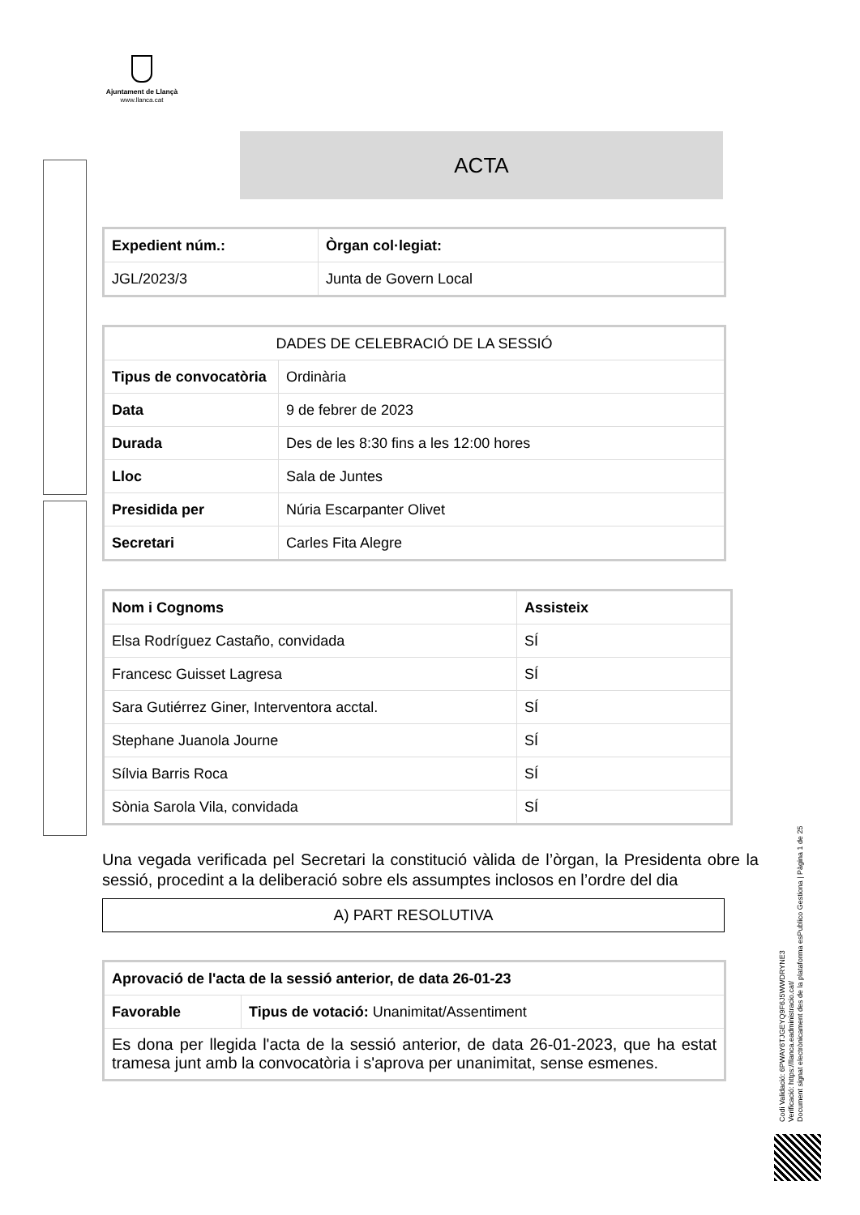Ajuntament de Llançà
www.llanca.cat
ACTA
| Expedient núm.: | Òrgan col·legiat: |
| --- | --- |
| JGL/2023/3 | Junta de Govern Local |
| DADES DE CELEBRACIÓ DE LA SESSIÓ | |
| --- | --- |
| Tipus de convocatòria | Ordinària |
| Data | 9 de febrer de 2023 |
| Durada | Des de les 8:30 fins a les 12:00 hores |
| Lloc | Sala de Juntes |
| Presidida per | Núria Escarpanter Olivet |
| Secretari | Carles Fita Alegre |
| Nom i Cognoms | Assisteix |
| --- | --- |
| Elsa Rodríguez Castaño, convidada | SÍ |
| Francesc Guisset Lagresa | SÍ |
| Sara Gutiérrez Giner, Interventora acctal. | SÍ |
| Stephane Juanola Journe | SÍ |
| Sílvia Barris Roca | SÍ |
| Sònia Sarola Vila, convidada | SÍ |
Una vegada verificada pel Secretari la constitució vàlida de l’òrgan, la Presidenta obre la sessió, procedint a la deliberació sobre els assumptes inclosos en l’ordre del dia
A) PART RESOLUTIVA
| Aprovació de l'acta de la sessió anterior, de data 26-01-23 | |
| --- | --- |
| Favorable | Tipus de votació: Unanimitat/Assentiment |
| Es dona per llegida l'acta de la sessió anterior, de data 26-01-2023, que ha estat tramesa junt amb la convocatòria i s'aprova per unanimitat, sense esmenes. | |
Codi Validació: 6PWAY6TJGEYQ9F6J5WWDRYNE3
Verificació: https://llanca.eadministracio.cat/
Document signat electrònicament des de la plataforma esPublico Gestiona | Pàgina 1 de 25